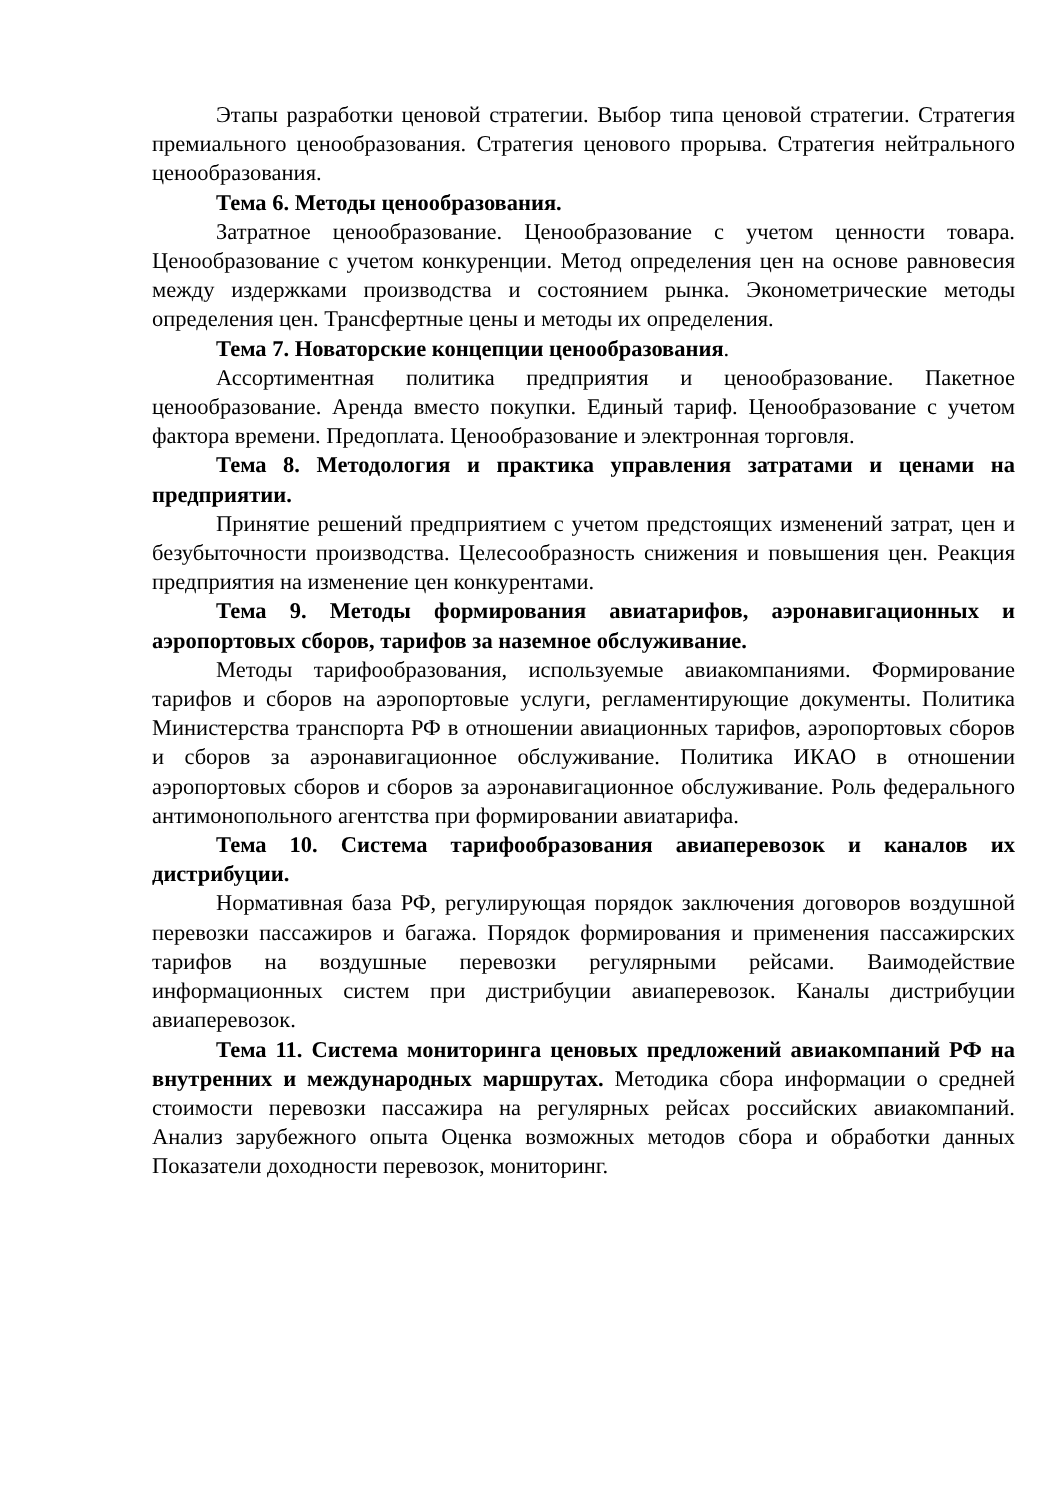Этапы разработки ценовой стратегии. Выбор типа ценовой стратегии. Стратегия премиального ценообразования. Стратегия ценового прорыва. Стратегия нейтрального ценообразования.
Тема 6. Методы ценообразования.
Затратное ценообразование. Ценообразование с учетом ценности товара. Ценообразование с учетом конкуренции. Метод определения цен на основе равновесия между издержками производства и состоянием рынка. Эконометрические методы определения цен. Трансфертные цены и методы их определения.
Тема 7. Новаторские концепции ценообразования.
Ассортиментная политика предприятия и ценообразование. Пакетное ценообразование. Аренда вместо покупки. Единый тариф. Ценообразование с учетом фактора времени. Предоплата. Ценообразование и электронная торговля.
Тема 8. Методология и практика управления затратами и ценами на предприятии.
Принятие решений предприятием с учетом предстоящих изменений затрат, цен и безубыточности производства. Целесообразность снижения и повышения цен. Реакция предприятия на изменение цен конкурентами.
Тема 9. Методы формирования авиатарифов, аэронавигационных и аэропортовых сборов, тарифов за наземное обслуживание.
Методы тарифообразования, используемые авиакомпаниями. Формирование тарифов и сборов на аэропортовые услуги, регламентирующие документы. Политика Министерства транспорта РФ в отношении авиационных тарифов, аэропортовых сборов и сборов за аэронавигационное обслуживание. Политика ИКАО в отношении аэропортовых сборов и сборов за аэронавигационное обслуживание. Роль федерального антимонопольного агентства при формировании авиатарифа.
Тема 10. Система тарифообразования авиаперевозок и каналов их дистрибуции.
Нормативная база РФ, регулирующая порядок заключения договоров воздушной перевозки пассажиров и багажа. Порядок формирования и применения пассажирских тарифов на воздушные перевозки регулярными рейсами. Ваимодействие информационных систем при дистрибуции авиаперевозок. Каналы дистрибуции авиаперевозок.
Тема 11. Система мониторинга ценовых предложений авиакомпаний РФ на внутренних и международных маршрутах. Методика сбора информации о средней стоимости перевозки пассажира на регулярных рейсах российских авиакомпаний. Анализ зарубежного опыта Оценка возможных методов сбора и обработки данных Показатели доходности перевозок, мониторинг.